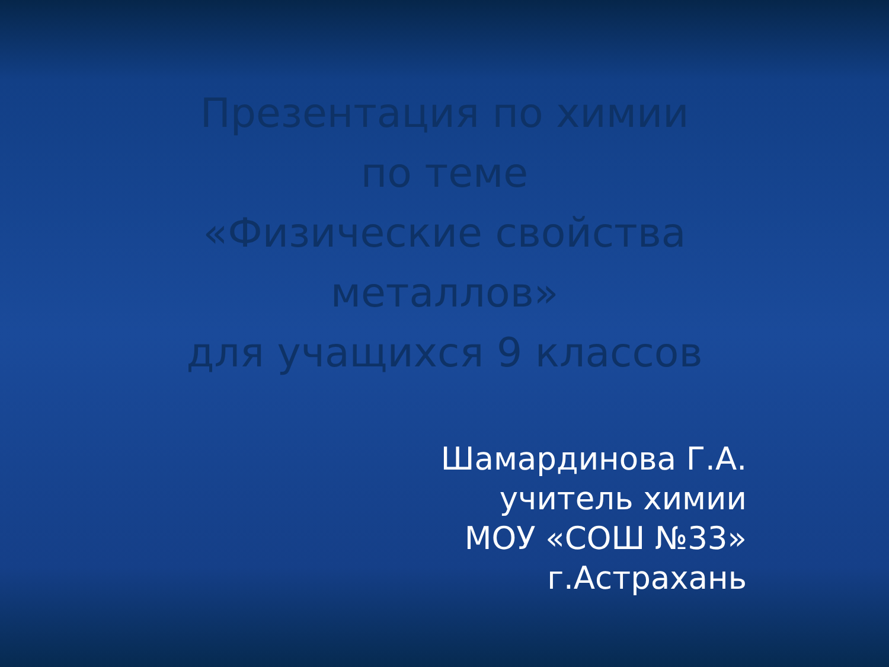Презентация по химии
по теме
«Физические свойства
металлов»
для учащихся 9 классов
Шамардинова Г.А.
учитель химии
МОУ «СОШ №33»
г.Астрахань